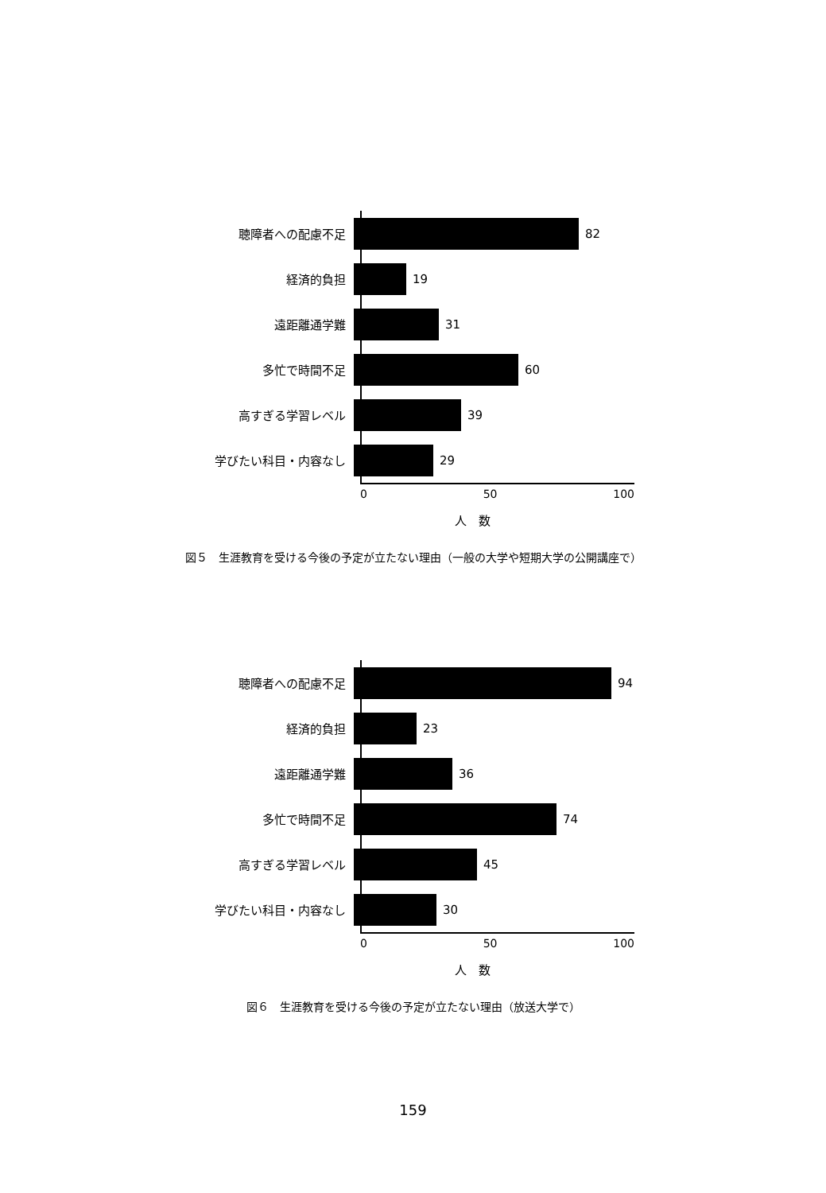聴障者への配慮不足 82
経済的負担 19
遠距離通学難 31
多忙で時間不足 60
高すぎる学習レベル 39
学びたい科目・内容なし 29
0 50 100
人　数
図５　生涯教育を受ける今後の予定が立たない理由（一般の大学や短期大学の公開講座で）
聴障者への配慮不足 94
経済的負担 23
遠距離通学難 36
多忙で時間不足 74
高すぎる学習レベル 45
学びたい科目・内容なし 30
0 50 100
人　数
図６　生涯教育を受ける今後の予定が立たない理由（放送大学で）
159